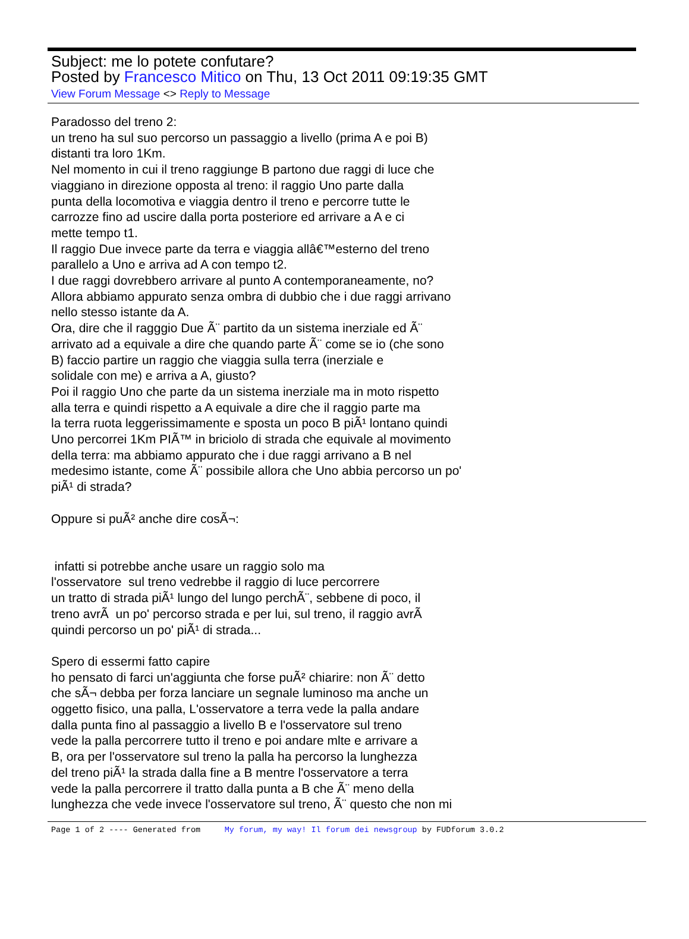Subject: me lo potete confutare?
Posted by Francesco Mitico on Thu, 13 Oct 2011 09:19:35 GMT
View Forum Message <> Reply to Message
Paradosso del treno 2: un treno ha sul suo percorso un passaggio a livello (prima A e poi B) distanti tra loro 1Km. Nel momento in cui il treno raggiunge B partono due raggi di luce che viaggiano in direzione opposta al treno: il raggio Uno parte dalla punta della locomotiva e viaggia dentro il treno e percorre tutte le carrozze fino ad uscire dalla porta posteriore ed arrivare a A e ci mette tempo t1. Il raggio Due invece parte da terra e viaggia allâ€™esterno del treno parallelo a Uno e arriva ad A con tempo t2. I due raggi dovrebbero arrivare al punto A contemporaneamente, no? Allora abbiamo appurato senza ombra di dubbio che i due raggi arrivano nello stesso istante da A. Ora, dire che il ragggio Due Ã¨ partito da un sistema inerziale ed Ã¨ arrivato ad a equivale a dire che quando parte Ã¨ come se io (che sono B) faccio partire un raggio che viaggia sulla terra (inerziale e solidale con me) e arriva a A, giusto? Poi il raggio Uno che parte da un sistema inerziale ma in moto rispetto alla terra e quindi rispetto a A equivale a dire che il raggio parte ma la terra ruota leggerissimamente e sposta un poco B piÃ¹ lontano quindi Uno percorrei 1Km PIÃ™ in briciolo di strada che equivale al movimento della terra: ma abbiamo appurato che i due raggi arrivano a B nel medesimo istante, come Ã¨ possibile allora che Uno abbia percorso un po' piÃ¹ di strada? Oppure si puÃ² anche dire cosÃ¬: infatti si potrebbe anche usare un raggio solo ma l'osservatore sul treno vedrebbe il raggio di luce percorrere un tratto di strada piÃ¹ lungo del lungo perchÃ¨, sebbene di poco, il treno avrÃ un po' percorso strada e per lui, sul treno, il raggio avrÃ quindi percorso un po' piÃ¹ di strada... Spero di essermi fatto capire ho pensato di farci un'aggiunta che forse puÃ² chiarire: non Ã¨ detto che sÃ¬ debba per forza lanciare un segnale luminoso ma anche un oggetto fisico, una palla, L'osservatore a terra vede la palla andare dalla punta fino al passaggio a livello B e l'osservatore sul treno vede la palla percorrere tutto il treno e poi andare mlte e arrivare a B, ora per l'osservatore sul treno la palla ha percorso la lunghezza del treno piÃ¹ la strada dalla fine a B mentre l'osservatore a terra vede la palla percorrere il tratto dalla punta a B che Ã¨ meno della lunghezza che vede invece l'osservatore sul treno, Ã¨ questo che non mi
Page 1 of 2 ---- Generated from My forum, my way! Il forum dei newsgroup by FUDforum 3.0.2